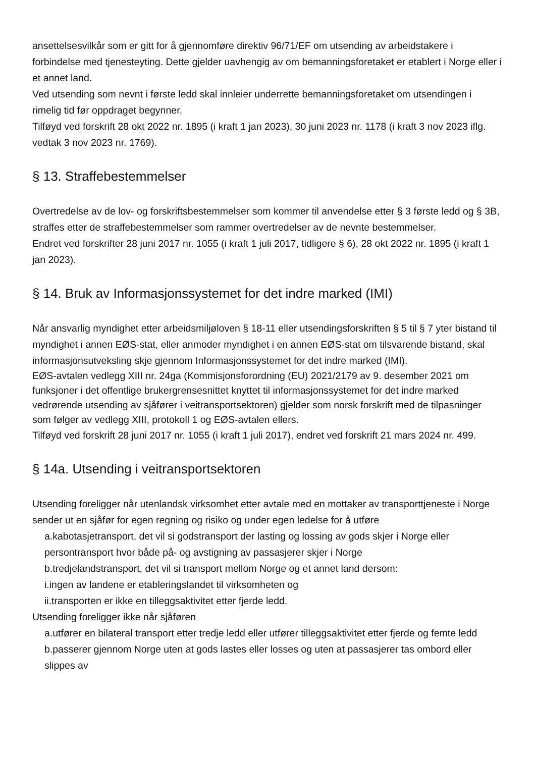ansettelsesvilkår som er gitt for å gjennomføre direktiv 96/71/EF om utsending av arbeidstakere i forbindelse med tjenesteyting. Dette gjelder uavhengig av om bemanningsforetaket er etablert i Norge eller i et annet land.
Ved utsending som nevnt i første ledd skal innleier underrette bemanningsforetaket om utsendingen i rimelig tid før oppdraget begynner.
Tilføyd ved forskrift 28 okt 2022 nr. 1895 (i kraft 1 jan 2023), 30 juni 2023 nr. 1178 (i kraft 3 nov 2023 iflg. vedtak 3 nov 2023 nr. 1769).
§ 13. Straffebestemmelser
Overtredelse av de lov- og forskriftsbestemmelser som kommer til anvendelse etter § 3 første ledd og § 3B, straffes etter de straffebestemmelser som rammer overtredelser av de nevnte bestemmelser.
Endret ved forskrifter 28 juni 2017 nr. 1055 (i kraft 1 juli 2017, tidligere § 6), 28 okt 2022 nr. 1895 (i kraft 1 jan 2023).
§ 14. Bruk av Informasjonssystemet for det indre marked (IMI)
Når ansvarlig myndighet etter arbeidsmiljøloven § 18-11 eller utsendingsforskriften § 5 til § 7 yter bistand til myndighet i annen EØS-stat, eller anmoder myndighet i en annen EØS-stat om tilsvarende bistand, skal informasjonsutveksling skje gjennom Informasjonssystemet for det indre marked (IMI).
EØS-avtalen vedlegg XIII nr. 24ga (Kommisjonsforordning (EU) 2021/2179 av 9. desember 2021 om funksjoner i det offentlige brukergrensesnittet knyttet til informasjonssystemet for det indre marked vedrørende utsending av sjåfører i veitransportsektoren) gjelder som norsk forskrift med de tilpasninger som følger av vedlegg XIII, protokoll 1 og EØS-avtalen ellers.
Tilføyd ved forskrift 28 juni 2017 nr. 1055 (i kraft 1 juli 2017), endret ved forskrift 21 mars 2024 nr. 499.
§ 14a. Utsending i veitransportsektoren
Utsending foreligger når utenlandsk virksomhet etter avtale med en mottaker av transporttjeneste i Norge sender ut en sjåfør for egen regning og risiko og under egen ledelse for å utføre
a.kabotasjetransport, det vil si godstransport der lasting og lossing av gods skjer i Norge eller persontransport hvor både på- og avstigning av passasjerer skjer i Norge
b.tredjelandstransport, det vil si transport mellom Norge og et annet land dersom:
i.ingen av landene er etableringslandet til virksomheten og
ii.transporten er ikke en tilleggsaktivitet etter fjerde ledd.
Utsending foreligger ikke når sjåføren
a.utfører en bilateral transport etter tredje ledd eller utfører tilleggsaktivitet etter fjerde og femte ledd
b.passerer gjennom Norge uten at gods lastes eller losses og uten at passasjerer tas ombord eller slippes av